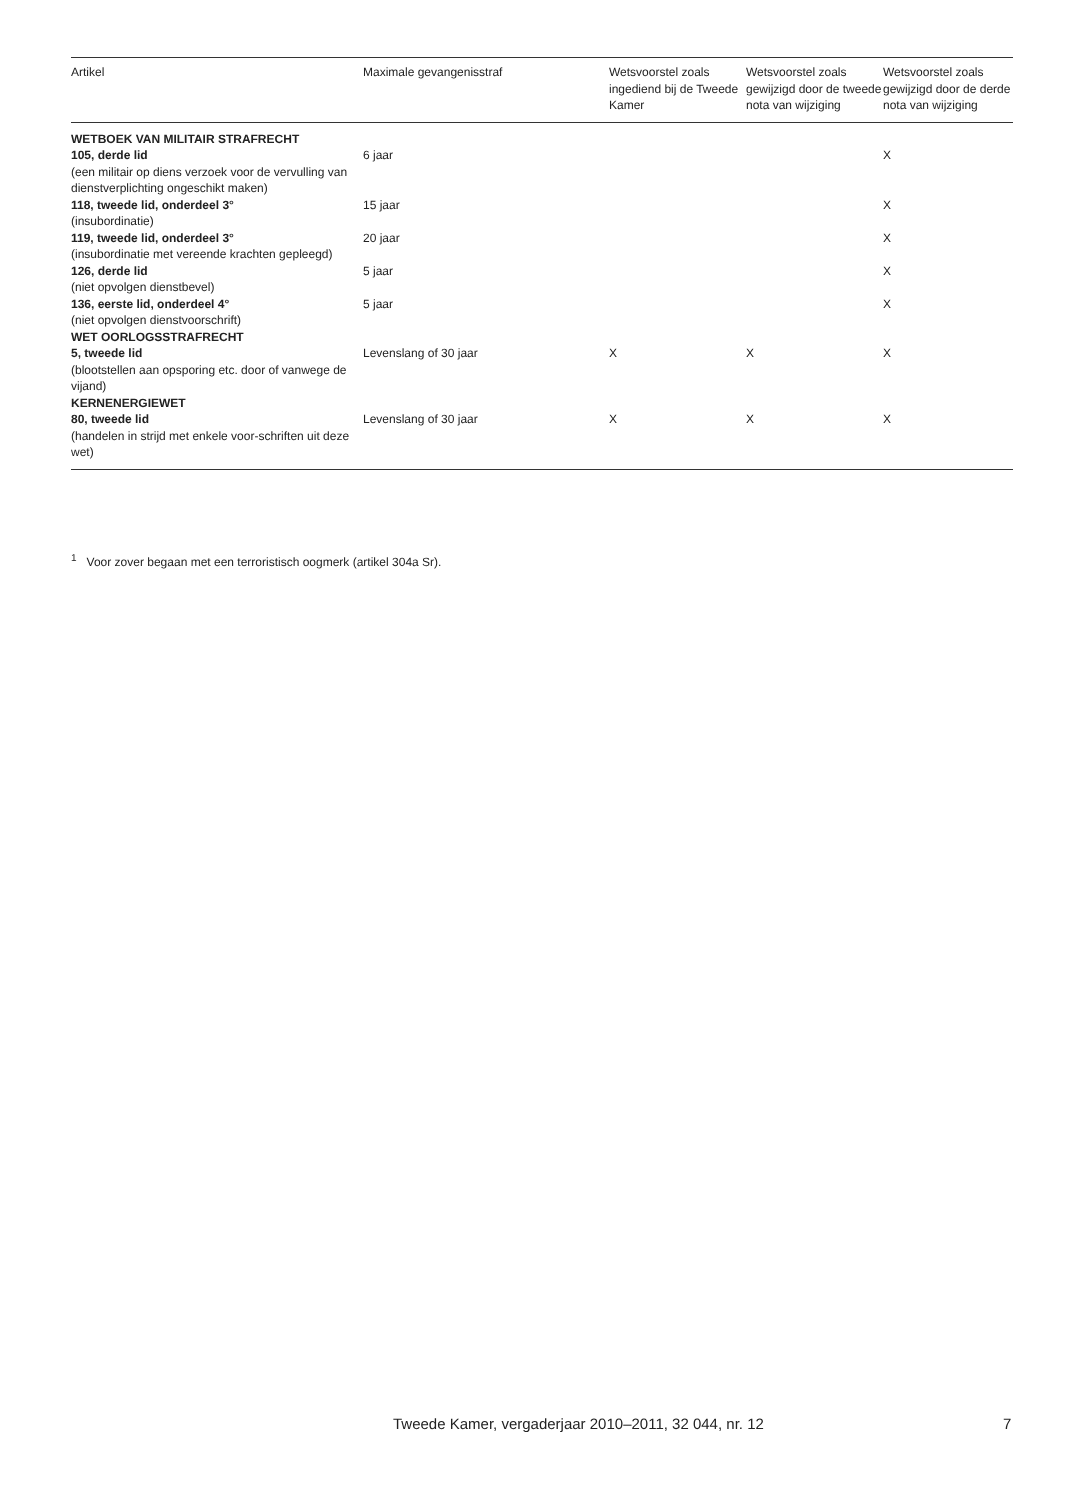| Artikel | Maximale gevangenisstraf | Wetsvoorstel zoals ingediend bij de Tweede Kamer | Wetsvoorstel zoals gewijzigd door de tweede nota van wijziging | Wetsvoorstel zoals gewijzigd door de derde nota van wijziging |
| --- | --- | --- | --- | --- |
| WETBOEK VAN MILITAIR STRAFRECHT | | | | |
| 105, derde lid (een militair op diens verzoek voor de vervulling van dienstverplichting ongeschikt maken) | 6 jaar | | | X |
| 118, tweede lid, onderdeel 3° (insubordinatie) | 15 jaar | | | X |
| 119, tweede lid, onderdeel 3° (insubordinatie met vereende krachten gepleegd) | 20 jaar | | | X |
| 126, derde lid (niet opvolgen dienstbevel) | 5 jaar | | | X |
| 136, eerste lid, onderdeel 4° (niet opvolgen dienstvoorschrift) | 5 jaar | | | X |
| WET OORLOGSSTRAFRECHT | | | | |
| 5, tweede lid (blootstellen aan opsporing etc. door of vanwege de vijand) | Levenslang of 30 jaar | X | X | X |
| KERNENERGIEWET | | | | |
| 80, tweede lid (handelen in strijd met enkele voor-schriften uit deze wet) | Levenslang of 30 jaar | X | X | X |
<sup>1</sup> Voor zover begaan met een terroristisch oogmerk (artikel 304a Sr).
Tweede Kamer, vergaderjaar 2010–2011, 32 044, nr. 12
7